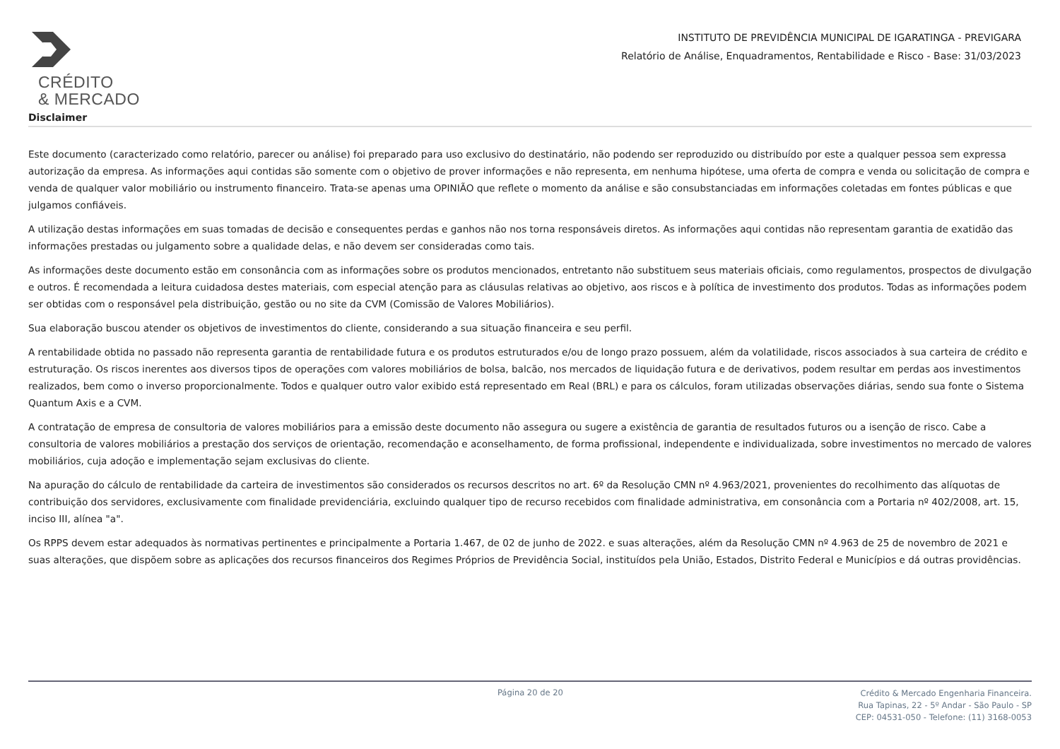CRÉDITO
& MERCADO
INSTITUTO DE PREVIDÊNCIA MUNICIPAL DE IGARATINGA - PREVIGARA
Relatório de Análise, Enquadramentos, Rentabilidade e Risco - Base: 31/03/2023
Disclaimer
Este documento (caracterizado como relatório, parecer ou análise) foi preparado para uso exclusivo do destinatário, não podendo ser reproduzido ou distribuído por este a qualquer pessoa sem expressa autorização da empresa. As informações aqui contidas são somente com o objetivo de prover informações e não representa, em nenhuma hipótese, uma oferta de compra e venda ou solicitação de compra e venda de qualquer valor mobiliário ou instrumento financeiro. Trata-se apenas uma OPINIÃO que reflete o momento da análise e são consubstanciadas em informações coletadas em fontes públicas e que julgamos confiáveis.
A utilização destas informações em suas tomadas de decisão e consequentes perdas e ganhos não nos torna responsáveis diretos. As informações aqui contidas não representam garantia de exatidão das informações prestadas ou julgamento sobre a qualidade delas, e não devem ser consideradas como tais.
As informações deste documento estão em consonância com as informações sobre os produtos mencionados, entretanto não substituem seus materiais oficiais, como regulamentos, prospectos de divulgação e outros. É recomendada a leitura cuidadosa destes materiais, com especial atenção para as cláusulas relativas ao objetivo, aos riscos e à política de investimento dos produtos. Todas as informações podem ser obtidas com o responsável pela distribuição, gestão ou no site da CVM (Comissão de Valores Mobiliários).
Sua elaboração buscou atender os objetivos de investimentos do cliente, considerando a sua situação financeira e seu perfil.
A rentabilidade obtida no passado não representa garantia de rentabilidade futura e os produtos estruturados e/ou de longo prazo possuem, além da volatilidade, riscos associados à sua carteira de crédito e estruturação. Os riscos inerentes aos diversos tipos de operações com valores mobiliários de bolsa, balcão, nos mercados de liquidação futura e de derivativos, podem resultar em perdas aos investimentos realizados, bem como o inverso proporcionalmente. Todos e qualquer outro valor exibido está representado em Real (BRL) e para os cálculos, foram utilizadas observações diárias, sendo sua fonte o Sistema Quantum Axis e a CVM.
A contratação de empresa de consultoria de valores mobiliários para a emissão deste documento não assegura ou sugere a existência de garantia de resultados futuros ou a isenção de risco. Cabe a consultoria de valores mobiliários a prestação dos serviços de orientação, recomendação e aconselhamento, de forma profissional, independente e individualizada, sobre investimentos no mercado de valores mobiliários, cuja adoção e implementação sejam exclusivas do cliente.
Na apuração do cálculo de rentabilidade da carteira de investimentos são considerados os recursos descritos no art. 6º da Resolução CMN nº 4.963/2021, provenientes do recolhimento das alíquotas de contribuição dos servidores, exclusivamente com finalidade previdenciária, excluindo qualquer tipo de recurso recebidos com finalidade administrativa, em consonância com a Portaria nº 402/2008, art. 15, inciso III, alínea "a".
Os RPPS devem estar adequados às normativas pertinentes e principalmente a Portaria 1.467, de 02 de junho de 2022. e suas alterações, além da Resolução CMN nº 4.963 de 25 de novembro de 2021 e suas alterações, que dispõem sobre as aplicações dos recursos financeiros dos Regimes Próprios de Previdência Social, instituídos pela União, Estados, Distrito Federal e Municípios e dá outras providências.
Página 20 de 20
Crédito & Mercado Engenharia Financeira.
Rua Tapinas, 22 - 5º Andar - São Paulo - SP
CEP: 04531-050 - Telefone: (11) 3168-0053